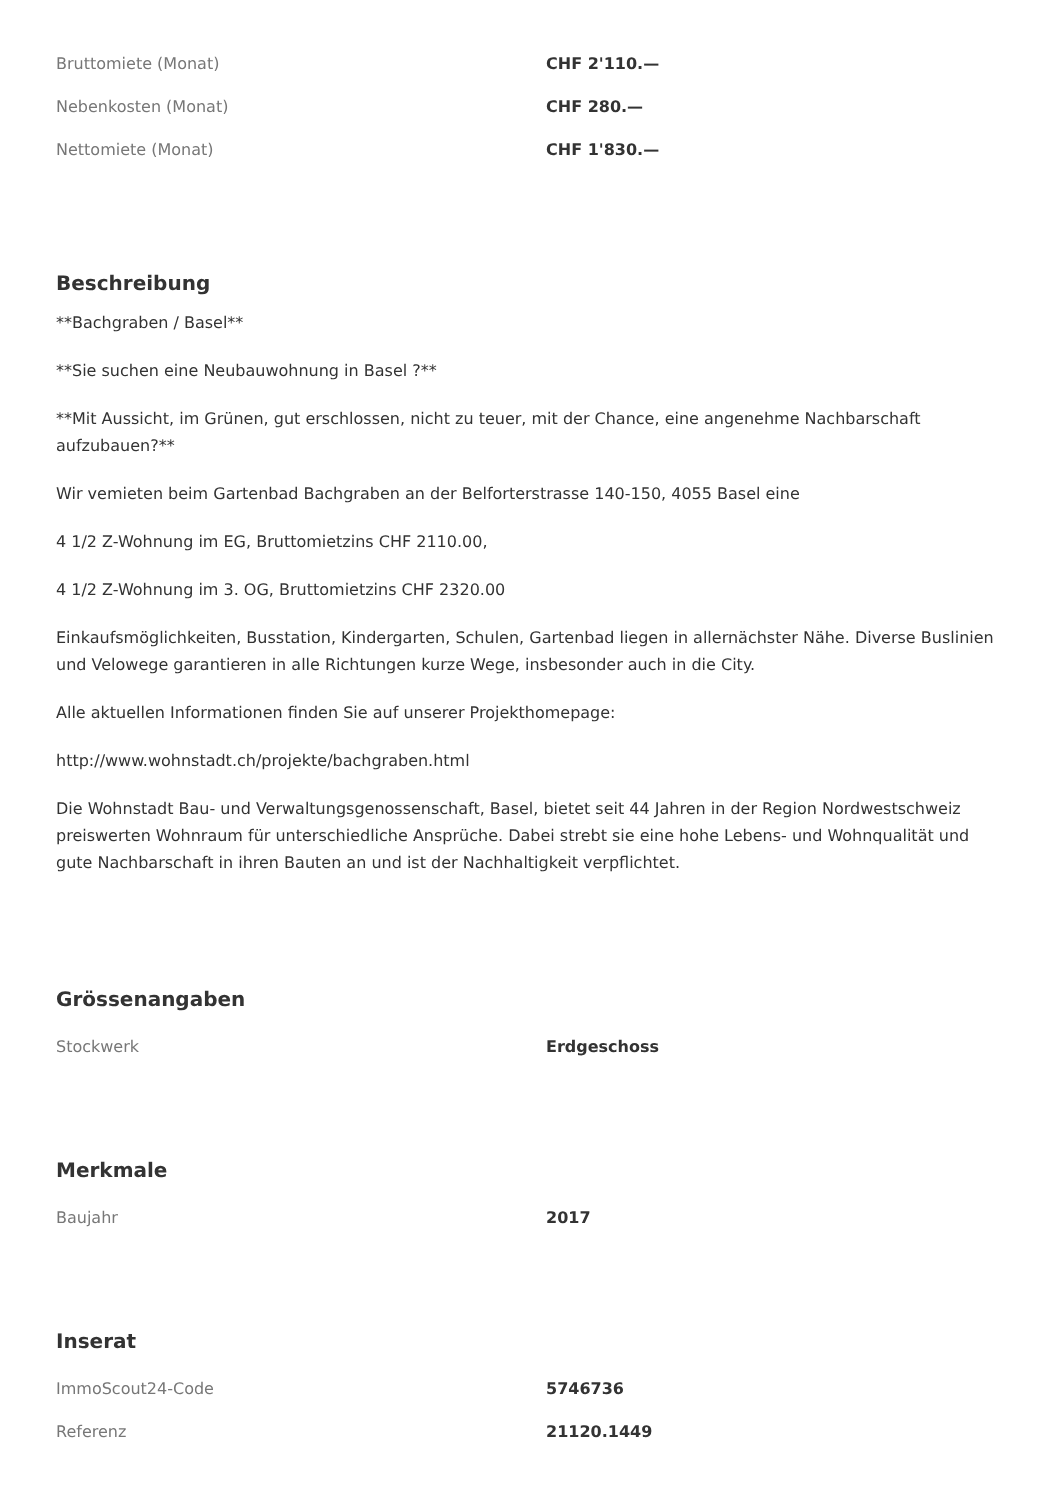| Bruttomiete (Monat) | CHF 2'110.— |
| Nebenkosten (Monat) | CHF 280.— |
| Nettomiete (Monat) | CHF 1'830.— |
Beschreibung
**Bachgraben / Basel**
**Sie suchen eine Neubauwohnung in Basel ?**
**Mit Aussicht, im Grünen, gut erschlossen, nicht zu teuer, mit der Chance, eine angenehme Nachbarschaft aufzubauen?**
Wir vemieten beim Gartenbad Bachgraben an der Belforterstrasse 140-150, 4055 Basel eine
4 1/2 Z-Wohnung im EG, Bruttomietzins CHF 2110.00,
4 1/2 Z-Wohnung im 3. OG, Bruttomietzins CHF 2320.00
Einkaufsmöglichkeiten, Busstation, Kindergarten, Schulen, Gartenbad liegen in allernächster Nähe. Diverse Buslinien und Velowege garantieren in alle Richtungen kurze Wege, insbesonder auch in die City.
Alle aktuellen Informationen finden Sie auf unserer Projekthomepage:
http://www.wohnstadt.ch/projekte/bachgraben.html
Die Wohnstadt Bau- und Verwaltungsgenossenschaft, Basel, bietet seit 44 Jahren in der Region Nordwestschweiz preiswerten Wohnraum für unterschiedliche Ansprüche. Dabei strebt sie eine hohe Lebens- und Wohnqualität und gute Nachbarschaft in ihren Bauten an und ist der Nachhaltigkeit verpflichtet.
Grössenangaben
| Stockwerk | Erdgeschoss |
Merkmale
| Baujahr | 2017 |
Inserat
| ImmoScout24-Code | 5746736 |
| Referenz | 21120.1449 |